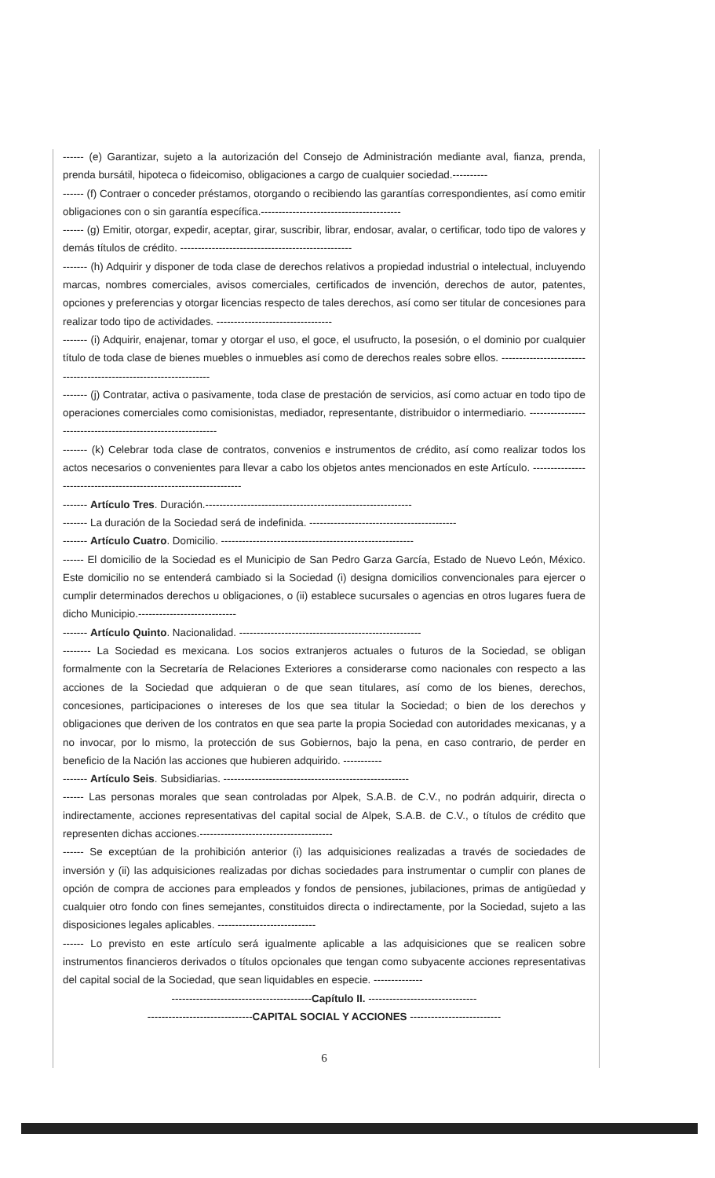------ (e) Garantizar, sujeto a la autorización del Consejo de Administración mediante aval, fianza, prenda, prenda bursátil, hipoteca o fideicomiso, obligaciones a cargo de cualquier sociedad.----------
------ (f) Contraer o conceder préstamos, otorgando o recibiendo las garantías correspondientes, así como emitir obligaciones con o sin garantía específica.----------------------------------------
------ (g) Emitir, otorgar, expedir, aceptar, girar, suscribir, librar, endosar, avalar, o certificar, todo tipo de valores y demás títulos de crédito. -------------------------------------------------
------- (h) Adquirir y disponer de toda clase de derechos relativos a propiedad industrial o intelectual, incluyendo marcas, nombres comerciales, avisos comerciales, certificados de invención, derechos de autor, patentes, opciones y preferencias y otorgar licencias respecto de tales derechos, así como ser titular de concesiones para realizar todo tipo de actividades. ---------------------------------
------- (i) Adquirir, enajenar, tomar y otorgar el uso, el goce, el usufructo, la posesión, o el dominio por cualquier título de toda clase de bienes muebles o inmuebles así como de derechos reales sobre ellos. ------------------------------------------------------------------
------- (j) Contratar, activa o pasivamente, toda clase de prestación de servicios, así como actuar en todo tipo de operaciones comerciales como comisionistas, mediador, representante, distribuidor o intermediario. ------------------------------------------------------------
------- (k) Celebrar toda clase de contratos, convenios e instrumentos de crédito, así como realizar todos los actos necesarios o convenientes para llevar a cabo los objetos antes mencionados en este Artículo. ------------------------------------------------------------------
------- Artículo Tres. Duración.-----------------------------------------------------------
------- La duración de la Sociedad será de indefinida. ------------------------------------------
------- Artículo Cuatro. Domicilio. -------------------------------------------------------
------ El domicilio de la Sociedad es el Municipio de San Pedro Garza García, Estado de Nuevo León, México. Este domicilio no se entenderá cambiado si la Sociedad (i) designa domicilios convencionales para ejercer o cumplir determinados derechos u obligaciones, o (ii) establece sucursales o agencias en otros lugares fuera de dicho Municipio.----------------------------
------- Artículo Quinto. Nacionalidad. ----------------------------------------------------
-------- La Sociedad es mexicana. Los socios extranjeros actuales o futuros de la Sociedad, se obligan formalmente con la Secretaría de Relaciones Exteriores a considerarse como nacionales con respecto a las acciones de la Sociedad que adquieran o de que sean titulares, así como de los bienes, derechos, concesiones, participaciones o intereses de los que sea titular la Sociedad; o bien de los derechos y obligaciones que deriven de los contratos en que sea parte la propia Sociedad con autoridades mexicanas, y a no invocar, por lo mismo, la protección de sus Gobiernos, bajo la pena, en caso contrario, de perder en beneficio de la Nación las acciones que hubieren adquirido. -----------
------- Artículo Seis. Subsidiarias. -----------------------------------------------------
------ Las personas morales que sean controladas por Alpek, S.A.B. de C.V., no podrán adquirir, directa o indirectamente, acciones representativas del capital social de Alpek, S.A.B. de C.V., o títulos de crédito que representen dichas acciones.--------------------------------------
------ Se exceptúan de la prohibición anterior (i) las adquisiciones realizadas a través de sociedades de inversión y (ii) las adquisiciones realizadas por dichas sociedades para instrumentar o cumplir con planes de opción de compra de acciones para empleados y fondos de pensiones, jubilaciones, primas de antigüedad y cualquier otro fondo con fines semejantes, constituidos directa o indirectamente, por la Sociedad, sujeto a las disposiciones legales aplicables. ----------------------------
------ Lo previsto en este artículo será igualmente aplicable a las adquisiciones que se realicen sobre instrumentos financieros derivados o títulos opcionales que tengan como subyacente acciones representativas del capital social de la Sociedad, que sean liquidables en especie. --------------
----------------------------------------Capítulo II. -------------------------------
------------------------------CAPITAL SOCIAL Y ACCIONES --------------------------
6